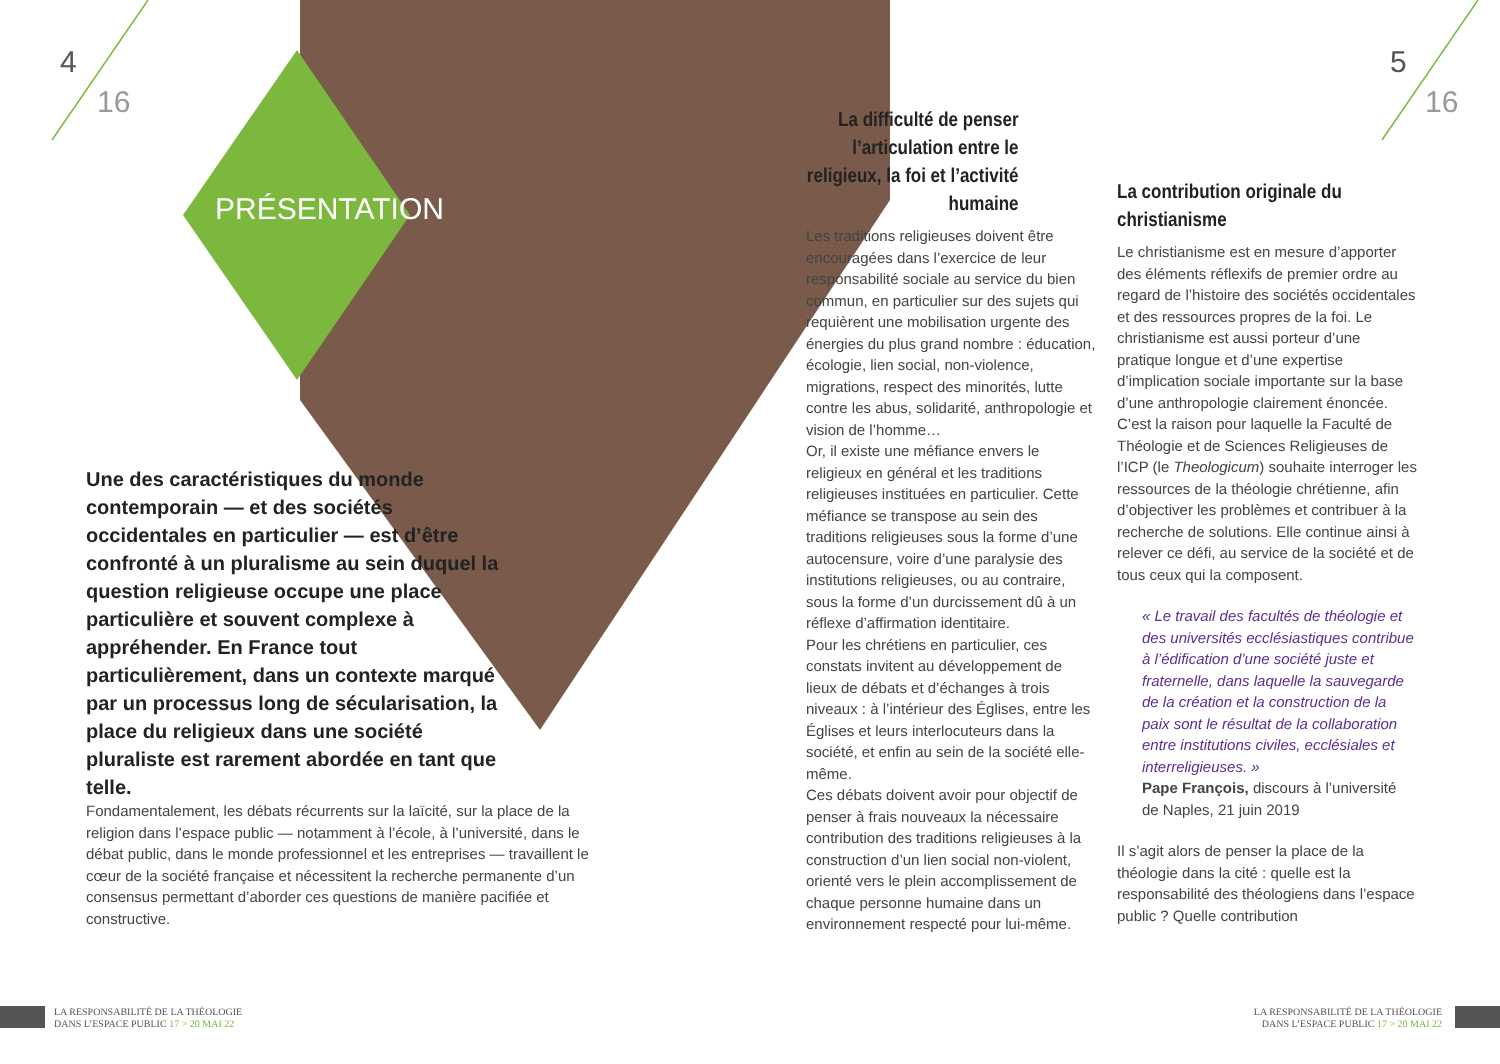4
16
5
16
PRÉSENTATION
Une des caractéristiques du monde contemporain — et des sociétés occidentales en particulier — est d’être confronté à un pluralisme au sein duquel la question religieuse occupe une place particulière et souvent complexe à appréhender. En France tout particulièrement, dans un contexte marqué par un processus long de sécularisation, la place du religieux dans une société pluraliste est rarement abordée en tant que telle.
Fondamentalement, les débats récurrents sur la laïcité, sur la place de la religion dans l’espace public — notamment à l’école, à l’université, dans le débat public, dans le monde professionnel et les entreprises — travaillent le cœur de la société française et nécessitent la recherche permanente d’un consensus permettant d’aborder ces questions de manière pacifiée et constructive.
La difficulté de penser l’articulation entre le religieux, la foi et l’activité humaine
Les traditions religieuses doivent être encouragées dans l’exercice de leur responsabilité sociale au service du bien commun, en particulier sur des sujets qui requièrent une mobilisation urgente des énergies du plus grand nombre : éducation, écologie, lien social, non-violence, migrations, respect des minorités, lutte contre les abus, solidarité, anthropologie et vision de l’homme…
Or, il existe une méfiance envers le religieux en général et les traditions religieuses instituées en particulier. Cette méfiance se transpose au sein des traditions religieuses sous la forme d’une autocensure, voire d’une paralysie des institutions religieuses, ou au contraire, sous la forme d’un durcissement dû à un réflexe d’affirmation identitaire.
Pour les chrétiens en particulier, ces constats invitent au développement de lieux de débats et d’échanges à trois niveaux : à l’intérieur des Églises, entre les Églises et leurs interlocuteurs dans la société, et enfin au sein de la société elle-même.
Ces débats doivent avoir pour objectif de penser à frais nouveaux la nécessaire contribution des traditions religieuses à la construction d’un lien social non-violent, orienté vers le plein accomplissement de chaque personne humaine dans un environnement respecté pour lui-même.
La contribution originale du christianisme
Le christianisme est en mesure d’apporter des éléments réflexifs de premier ordre au regard de l’histoire des sociétés occidentales et des ressources propres de la foi. Le christianisme est aussi porteur d’une pratique longue et d’une expertise d’implication sociale importante sur la base d’une anthropologie clairement énoncée. C’est la raison pour laquelle la Faculté de Théologie et de Sciences Religieuses de l’ICP (le Theologicum) souhaite interroger les ressources de la théologie chrétienne, afin d’objectiver les problèmes et contribuer à la recherche de solutions. Elle continue ainsi à relever ce défi, au service de la société et de tous ceux qui la composent.
« Le travail des facultés de théologie et des universités ecclésiastiques contribue à l’édification d’une société juste et fraternelle, dans laquelle la sauvegarde de la création et la construction de la paix sont le résultat de la collaboration entre institutions civiles, ecclésiales et interreligieuses. »
Pape François, discours à l’université de Naples, 21 juin 2019
Il s’agit alors de penser la place de la théologie dans la cité : quelle est la responsabilité des théologiens dans l’espace public ? Quelle contribution
LA RESPONSABILITÉ DE LA THÉOLOGIE
DANS L’ESPACE PUBLIC 17 > 20 MAI 22
LA RESPONSABILITÉ DE LA THÉOLOGIE
DANS L’ESPACE PUBLIC 17 > 20 MAI 22